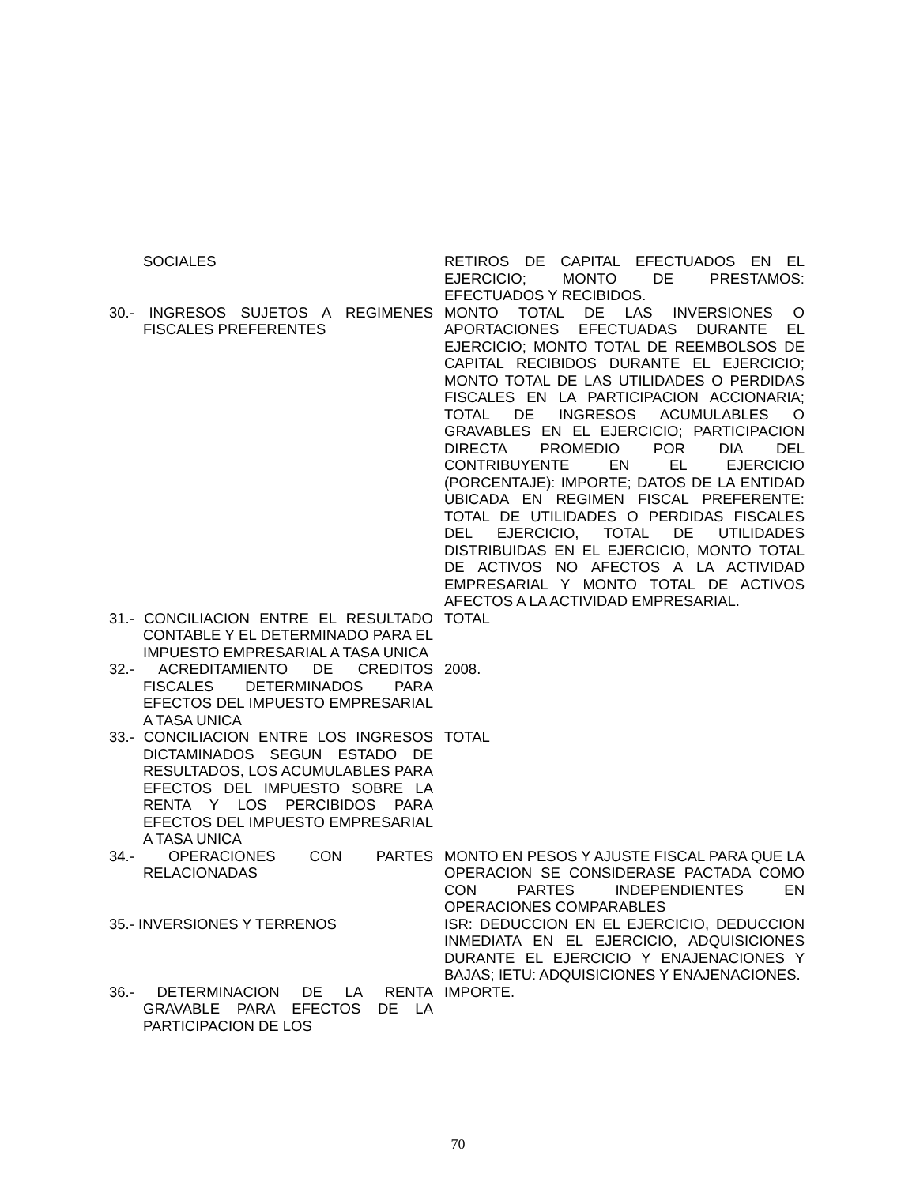| SOCIALES | RETIROS DE CAPITAL EFECTUADOS EN EL EJERCICIO; MONTO DE PRESTAMOS: EFECTUADOS Y RECIBIDOS. |
| 30.- INGRESOS SUJETOS A REGIMENES FISCALES PREFERENTES | MONTO TOTAL DE LAS INVERSIONES O APORTACIONES EFECTUADAS DURANTE EL EJERCICIO; MONTO TOTAL DE REEMBOLSOS DE CAPITAL RECIBIDOS DURANTE EL EJERCICIO; MONTO TOTAL DE LAS UTILIDADES O PERDIDAS FISCALES EN LA PARTICIPACION ACCIONARIA; TOTAL DE INGRESOS ACUMULABLES O GRAVABLES EN EL EJERCICIO; PARTICIPACION DIRECTA PROMEDIO POR DIA DEL CONTRIBUYENTE EN EL EJERCICIO (PORCENTAJE): IMPORTE; DATOS DE LA ENTIDAD UBICADA EN REGIMEN FISCAL PREFERENTE: TOTAL DE UTILIDADES O PERDIDAS FISCALES DEL EJERCICIO, TOTAL DE UTILIDADES DISTRIBUIDAS EN EL EJERCICIO, MONTO TOTAL DE ACTIVOS NO AFECTOS A LA ACTIVIDAD EMPRESARIAL Y MONTO TOTAL DE ACTIVOS AFECTOS A LA ACTIVIDAD EMPRESARIAL. |
| 31.- CONCILIACION ENTRE EL RESULTADO CONTABLE Y EL DETERMINADO PARA EL IMPUESTO EMPRESARIAL A TASA UNICA | TOTAL |
| 32.- ACREDITAMIENTO DE CREDITOS FISCALES DETERMINADOS PARA EFECTOS DEL IMPUESTO EMPRESARIAL A TASA UNICA | 2008. |
| 33.- CONCILIACION ENTRE LOS INGRESOS DICTAMINADOS SEGUN ESTADO DE RESULTADOS, LOS ACUMULABLES PARA EFECTOS DEL IMPUESTO SOBRE LA RENTA Y LOS PERCIBIDOS PARA EFECTOS DEL IMPUESTO EMPRESARIAL A TASA UNICA | TOTAL |
| 34.- OPERACIONES CON PARTES RELACIONADAS | MONTO EN PESOS Y AJUSTE FISCAL PARA QUE LA OPERACION SE CONSIDERASE PACTADA COMO CON PARTES INDEPENDIENTES EN OPERACIONES COMPARABLES |
| 35.- INVERSIONES Y TERRENOS | ISR: DEDUCCION EN EL EJERCICIO, DEDUCCION INMEDIATA EN EL EJERCICIO, ADQUISICIONES DURANTE EL EJERCICIO Y ENAJENACIONES Y BAJAS; IETU: ADQUISICIONES Y ENAJENACIONES. |
| 36.- DETERMINACION DE LA RENTA GRAVABLE PARA EFECTOS DE LA PARTICIPACION DE LOS | IMPORTE. |
70